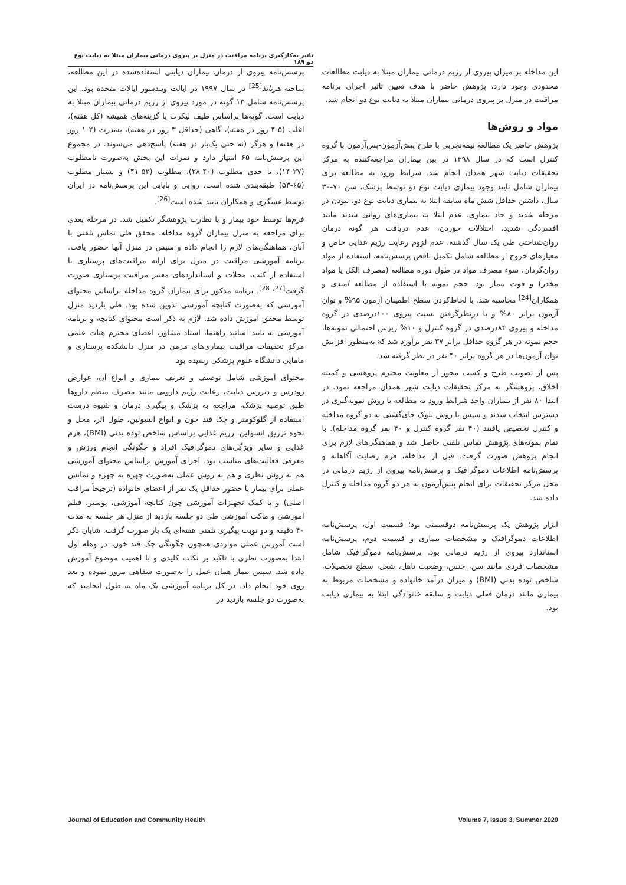تاثیر به‌کارگیری برنامه مراقبت در منزل بر پیروی درمانی بیماران مبتلا به دیابت نوع دو ۱۸۹
این مداخله بر میزان پیروی از رژیم درمانی بیماران مبتلا به دیابت مطالعات محدودی وجود دارد، پژوهش حاضر با هدف تعیین تاثیر اجرای برنامه مراقبت در منزل بر پیروی درمانی بیماران مبتلا به دیابت نوع دو انجام شد.
مواد و روش‌ها
پژوهش حاضر یک مطالعه نیمه‌تجربی با طرح پیش‌آزمون-پس‌آزمون با گروه کنترل است که در سال ۱۳۹۸ در بین بیماران مراجعه‌کننده به مرکز تحقیقات دیابت شهر همدان انجام شد. شرایط ورود به مطالعه برای بیماران شامل تایید وجود بیماری دیابت نوع دو توسط پزشک، سن ۷۰-۳۰ سال، داشتن حداقل شش ماه سابقه ابتلا به بیماری دیابت نوع دو، نبودن در مرحله شدید و حاد بیماری، عدم ابتلا به بیماری‌های روانی شدید مانند افسردگی شدید، اختلالات خوردن، عدم دریافت هر گونه درمان روان‌شناختی طی یک سال گذشته، عدم لزوم رعایت رژیم غذایی خاص و معیارهای خروج از مطالعه شامل تکمیل ناقص پرسش‌نامه، استفاده از مواد روان‌گردان، سوء مصرف مواد در طول دوره مطالعه (مصرف الکل یا مواد مخدر) و فوت بیمار بود. حجم نمونه با استفاده از مطالعه امیدی و همکاران<sup>[24]</sup> محاسبه شد. با لحاظ‌کردن سطح اطمینان آزمون ۹۵% و توان آزمون برابر ۸۰% و با درنظرگرفتن نسبت پیروی ۱۰۰درصدی در گروه مداخله و پیروی ۸۴درصدی در گروه کنترل و ۱۰% ریزش احتمالی نمونه‌ها، حجم نمونه در هر گروه حداقل برابر ۳۷ نفر برآورد شد که به‌منظور افزایش توان آزمون‌ها در هر گروه برابر ۴۰ نفر در نظر گرفته شد.
پس از تصویب طرح و کسب مجوز از معاونت محترم پژوهشی و کمیته اخلاق، پژوهشگر به مرکز تحقیقات دیابت شهر همدان مراجعه نمود. در ابتدا ۸۰ نفر از بیماران واجد شرایط ورود به مطالعه با روش نمونه‌گیری در دسترس انتخاب شدند و سپس با روش بلوک جای‌گشتی به دو گروه مداخله و کنترل تخصیص یافتند (۴۰ نفر گروه کنترل و ۴۰ نفر گروه مداخله). با تمام نمونه‌های پژوهش تماس تلفنی حاصل شد و هماهنگی‌های لازم برای انجام پژوهش صورت گرفت. قبل از مداخله، فرم رضایت آگاهانه و پرسش‌نامه اطلاعات دموگرافیک و پرسش‌نامه پیروی از رژیم درمانی در محل مرکز تحقیقات برای انجام پیش‌آزمون به هر دو گروه مداخله و کنترل داده شد.
ابزار پژوهش یک پرسش‌نامه دوقسمتی بود؛ قسمت اول، پرسش‌نامه اطلاعات دموگرافیک و مشخصات بیماری و قسمت دوم، پرسش‌نامه استاندارد پیروی از رژیم درمانی بود. پرسش‌نامه دموگرافیک شامل مشخصات فردی مانند سن، جنس، وضعیت تاهل، شغل، سطح تحصیلات، شاخص توده بدنی (BMI) و میزان درآمد خانواده و مشخصات مربوط به بیماری مانند درمان فعلی دیابت و سابقه خانوادگی ابتلا به بیماری دیابت بود.
پرسش‌نامه پیروی از درمان بیماران دیابتی استفاده‌شده در این مطالعه، ساخته هرنانذ<sup>[25]</sup> در سال ۱۹۹۷ در ایالت ویندسور ایالات متحده بود. این پرسش‌نامه شامل ۱۳ گویه در مورد پیروی از رژیم درمانی بیماران مبتلا به دیابت است. گویه‌ها براساس طیف لیکرت با گزینه‌های همیشه (کل هفته)، اغلب (۵-۴ روز در هفته)، گاهی (حداقل ۳ روز در هفته)، به‌ندرت (۲-۱ روز در هفته) و هرگز (نه حتی یک‌بار در هفته) پاسخ‌دهی می‌شوند. در مجموع این پرسش‌نامه ۶۵ امتیاز دارد و نمرات این بخش به‌صورت نامطلوب (۲۷-۱۴)، تا حدی مطلوب (۴۰-۲۸)، مطلوب (۵۲-۴۱) و بسیار مطلوب (۶۵-۵۳) طبقه‌بندی شده است. روایی و پایایی این پرسش‌نامه در ایران توسط عسگری و همکاران تایید شده است<sup>[26]</sup>.
فرم‌ها توسط خود بیمار و با نظارت پژوهشگر تکمیل شد. در مرحله بعدی برای مراجعه به منزل بیماران گروه مداخله، محقق طی تماس تلفنی با آنان، هماهنگی‌های لازم را انجام داده و سپس در منزل آنها حضور یافت. برنامه آموزشی مراقبت در منزل برای ارایه مراقبت‌های پرستاری با استفاده از کتب، مجلات و استانداردهای معتبر مراقبت پرستاری صورت گرفت<sup>[27, 28]</sup>. برنامه مذکور برای بیماران گروه مداخله براساس محتوای آموزشی که به‌صورت کتابچه آموزشی تدوین شده بود، طی بازدید منزل توسط محقق آموزش داده شد. لازم به ذکر است محتوای کتابچه و برنامه آموزشی به تایید اساتید راهنما، استاد مشاور، اعضای محترم هیات علمی مرکز تحقیقات مراقبت بیماری‌های مزمن در منزل دانشکده پرستاری و مامایی دانشگاه علوم پزشکی رسیده بود.
محتوای آموزشی شامل توصیف و تعریف بیماری و انواع آن، عوارض زودرس و دیررس دیابت، رعایت رژیم دارویی مانند مصرف منظم داروها طبق توصیه پزشک، مراجعه به پزشک و پیگیری درمان و شیوه درست استفاده از گلوکومتر و چک قند خون و انواع انسولین، طول اثر، محل و نحوه تزریق انسولین، رژیم غذایی براساس شاخص توده بدنی (BMI)، هرم غذایی و سایر ویژگی‌های دموگرافیک افراد و چگونگی انجام ورزش و معرفی فعالیت‌های مناسب بود. اجرای آموزش براساس محتوای آموزشی هم به روش نظری و هم به روش عملی به‌صورت چهره به چهره و نمایش عملی برای بیمار با حضور حداقل یک نفر از اعضای خانواده (ترجیحاً مراقب اصلی) و با کمک تجهیزات آموزشی چون کتابچه آموزشی، پوستر، فیلم آموزشی و ماکت آموزشی طی دو جلسه بازدید از منزل هر جلسه به مدت ۴۰ دقیقه و دو نوبت پیگیری تلفنی هفته‌ای یک بار صورت گرفت. شایان ذکر است آموزش عملی مواردی همچون چگونگی چک قند خون، در وهله اول ابتدا به‌صورت نظری با تاکید بر نکات کلیدی و با اهمیت موضوع آموزش داده شد. سپس بیمار همان عمل را به‌صورت شفاهی مرور نموده و بعد روی خود انجام داد. در کل برنامه آموزشی یک ماه به طول انجامید که به‌صورت دو جلسه بازدید در
Journal of Education and Community Health Volume 7, Issue 3, Summer 2020